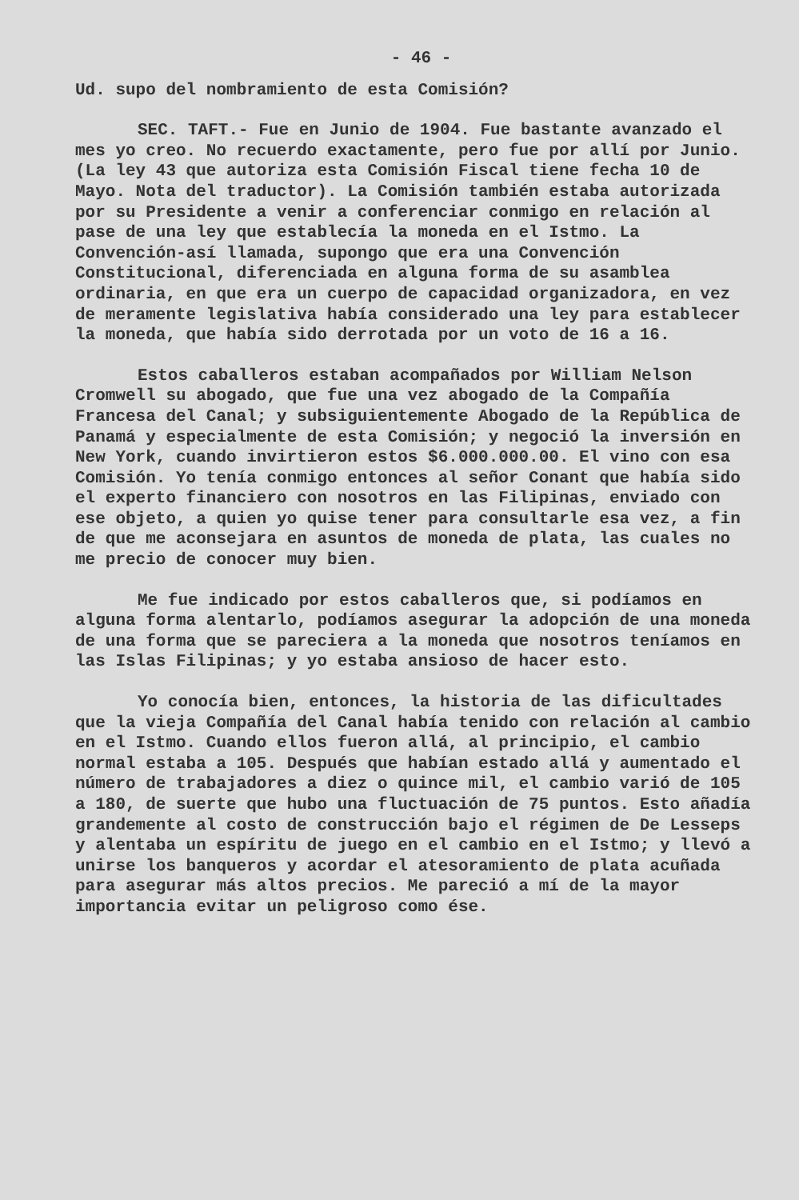- 46 -
Ud. supo del nombramiento de esta Comisión?
SEC. TAFT.- Fue en Junio de 1904. Fue bastante avanzado el mes yo creo. No recuerdo exactamente, pero fue por allí por Junio. (La ley 43 que autoriza esta Comisión Fiscal tiene fecha 10 de Mayo. Nota del traductor). La Comisión también estaba autorizada por su Presidente a venir a conferenciar conmigo en relación al pase de una ley que establecía la moneda en el Istmo. La Convención-así llamada, supongo que era una Convención Constitucional, diferenciada en alguna forma de su asamblea ordinaria, en que era un cuerpo de capacidad organizadora, en vez de meramente legislativa había considerado una ley para establecer la moneda, que había sido derrotada por un voto de 16 a 16.
Estos caballeros estaban acompañados por William Nelson Cromwell su abogado, que fue una vez abogado de la Compañía Francesa del Canal; y subsiguientemente Abogado de la República de Panamá y especialmente de esta Comisión; y negoció la inversión en New York, cuando invirtieron estos $6.000.000.00. El vino con esa Comisión. Yo tenía conmigo entonces al señor Conant que había sido el experto financiero con nosotros en las Filipinas, enviado con ese objeto, a quien yo quise tener para consultarle esa vez, a fin de que me aconsejara en asuntos de moneda de plata, las cuales no me precio de conocer muy bien.
Me fue indicado por estos caballeros que, si podíamos en alguna forma alentarlo, podíamos asegurar la adopción de una moneda de una forma que se pareciera a la moneda que nosotros teníamos en las Islas Filipinas; y yo estaba ansioso de hacer esto.
Yo conocía bien, entonces, la historia de las dificultades que la vieja Compañía del Canal había tenido con relación al cambio en el Istmo. Cuando ellos fueron allá, al principio, el cambio normal estaba a 105. Después que habían estado allá y aumentado el número de trabajadores a diez o quince mil, el cambio varió de 105 a 180, de suerte que hubo una fluctuación de 75 puntos. Esto añadía grandemente al costo de construcción bajo el régimen de De Lesseps y alentaba un espíritu de juego en el cambio en el Istmo; y llevó a unirse los banqueros y acordar el atesoramiento de plata acuñada para asegurar más altos precios. Me pareció a mí de la mayor importancia evitar un peligroso como ése.